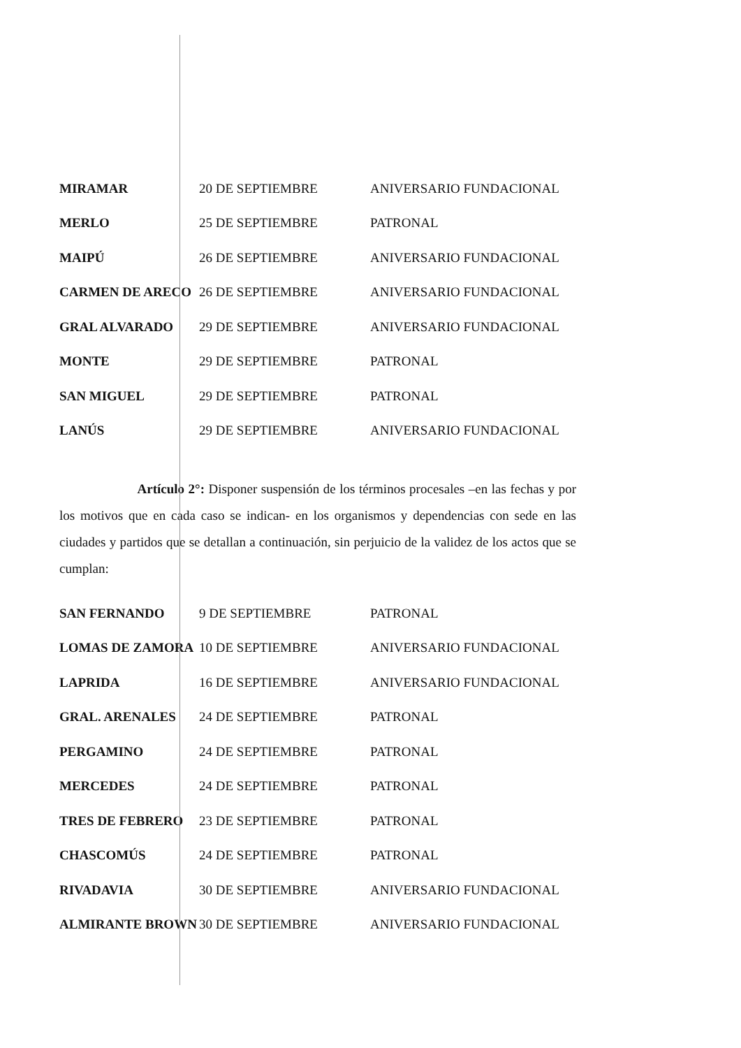| MIRAMAR | 20 DE SEPTIEMBRE | ANIVERSARIO FUNDACIONAL |
| MERLO | 25 DE SEPTIEMBRE | PATRONAL |
| MAIPÚ | 26 DE SEPTIEMBRE | ANIVERSARIO FUNDACIONAL |
| CARMEN DE ARECO | 26 DE SEPTIEMBRE | ANIVERSARIO FUNDACIONAL |
| GRAL ALVARADO | 29 DE SEPTIEMBRE | ANIVERSARIO FUNDACIONAL |
| MONTE | 29 DE SEPTIEMBRE | PATRONAL |
| SAN MIGUEL | 29 DE SEPTIEMBRE | PATRONAL |
| LANÚS | 29 DE SEPTIEMBRE | ANIVERSARIO FUNDACIONAL |
Artículo 2°: Disponer suspensión de los términos procesales –en las fechas y por los motivos que en cada caso se indican- en los organismos y dependencias con sede en las ciudades y partidos que se detallan a continuación, sin perjuicio de la validez de los actos que se cumplan:
| SAN FERNANDO | 9 DE SEPTIEMBRE | PATRONAL |
| LOMAS DE ZAMORA | 10 DE SEPTIEMBRE | ANIVERSARIO FUNDACIONAL |
| LAPRIDA | 16 DE SEPTIEMBRE | ANIVERSARIO FUNDACIONAL |
| GRAL. ARENALES | 24 DE SEPTIEMBRE | PATRONAL |
| PERGAMINO | 24 DE SEPTIEMBRE | PATRONAL |
| MERCEDES | 24 DE SEPTIEMBRE | PATRONAL |
| TRES DE FEBRERO | 23 DE SEPTIEMBRE | PATRONAL |
| CHASCOMÚS | 24 DE SEPTIEMBRE | PATRONAL |
| RIVADAVIA | 30 DE SEPTIEMBRE | ANIVERSARIO FUNDACIONAL |
| ALMIRANTE BROWN | 30 DE SEPTIEMBRE | ANIVERSARIO FUNDACIONAL |